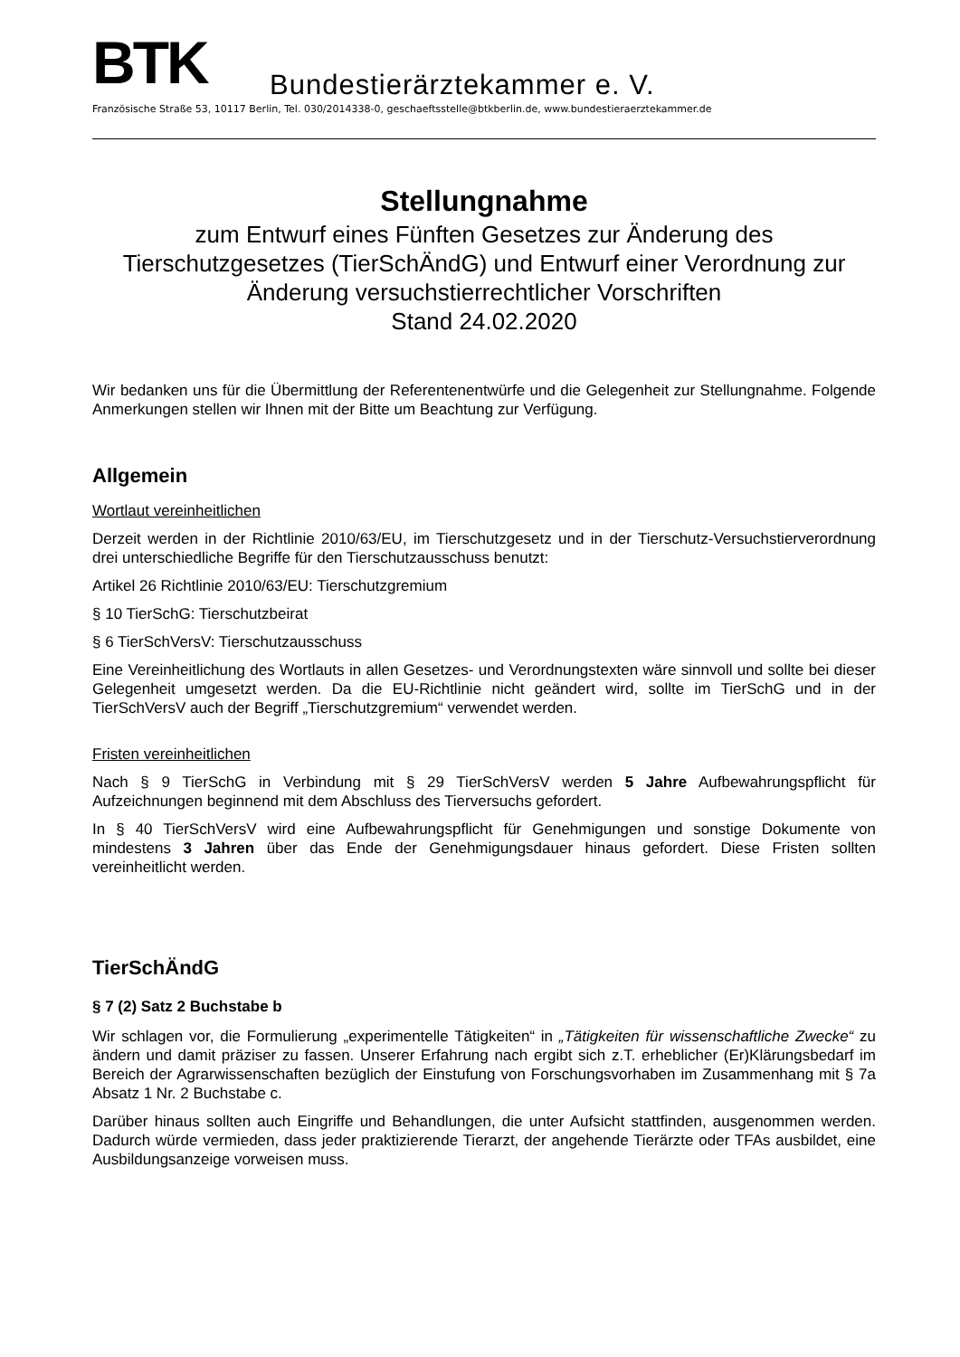BTK
Bundestierärztekammer e. V.
Französische Straße 53, 10117 Berlin, Tel. 030/2014338-0, geschaeftsstelle@btkberlin.de, www.bundestieraerztekammer.de
Stellungnahme
zum Entwurf eines Fünften Gesetzes zur Änderung des Tierschutzgesetzes (TierSchÄndG) und Entwurf einer Verordnung zur Änderung versuchstierrechtlicher Vorschriften
Stand 24.02.2020
Wir bedanken uns für die Übermittlung der Referentenentwürfe und die Gelegenheit zur Stellungnahme. Folgende Anmerkungen stellen wir Ihnen mit der Bitte um Beachtung zur Verfügung.
Allgemein
Wortlaut vereinheitlichen
Derzeit werden in der Richtlinie 2010/63/EU, im Tierschutzgesetz und in der Tierschutz-Versuchstierverordnung drei unterschiedliche Begriffe für den Tierschutzausschuss benutzt:
Artikel 26 Richtlinie 2010/63/EU: Tierschutzgremium
§ 10 TierSchG: Tierschutzbeirat
§ 6 TierSchVersV: Tierschutzausschuss
Eine Vereinheitlichung des Wortlauts in allen Gesetzes- und Verordnungstexten wäre sinnvoll und sollte bei dieser Gelegenheit umgesetzt werden. Da die EU-Richtlinie nicht geändert wird, sollte im TierSchG und in der TierSchVersV auch der Begriff „Tierschutzgremium“ verwendet werden.
Fristen vereinheitlichen
Nach § 9 TierSchG in Verbindung mit § 29 TierSchVersV werden 5 Jahre Aufbewahrungspflicht für Aufzeichnungen beginnend mit dem Abschluss des Tierversuchs gefordert.
In § 40 TierSchVersV wird eine Aufbewahrungspflicht für Genehmigungen und sonstige Dokumente von mindestens 3 Jahren über das Ende der Genehmigungsdauer hinaus gefordert. Diese Fristen sollten vereinheitlicht werden.
TierSchÄndG
§ 7 (2) Satz 2 Buchstabe b
Wir schlagen vor, die Formulierung „experimentelle Tätigkeiten“ in „Tätigkeiten für wissenschaftliche Zwecke“ zu ändern und damit präziser zu fassen. Unserer Erfahrung nach ergibt sich z.T. erheblicher (Er)Klärungsbedarf im Bereich der Agrarwissenschaften bezüglich der Einstufung von Forschungsvorhaben im Zusammenhang mit § 7a Absatz 1 Nr. 2 Buchstabe c.
Darüber hinaus sollten auch Eingriffe und Behandlungen, die unter Aufsicht stattfinden, ausgenommen werden. Dadurch würde vermieden, dass jeder praktizierende Tierarzt, der angehende Tierärzte oder TFAs ausbildet, eine Ausbildungsanzeige vorweisen muss.